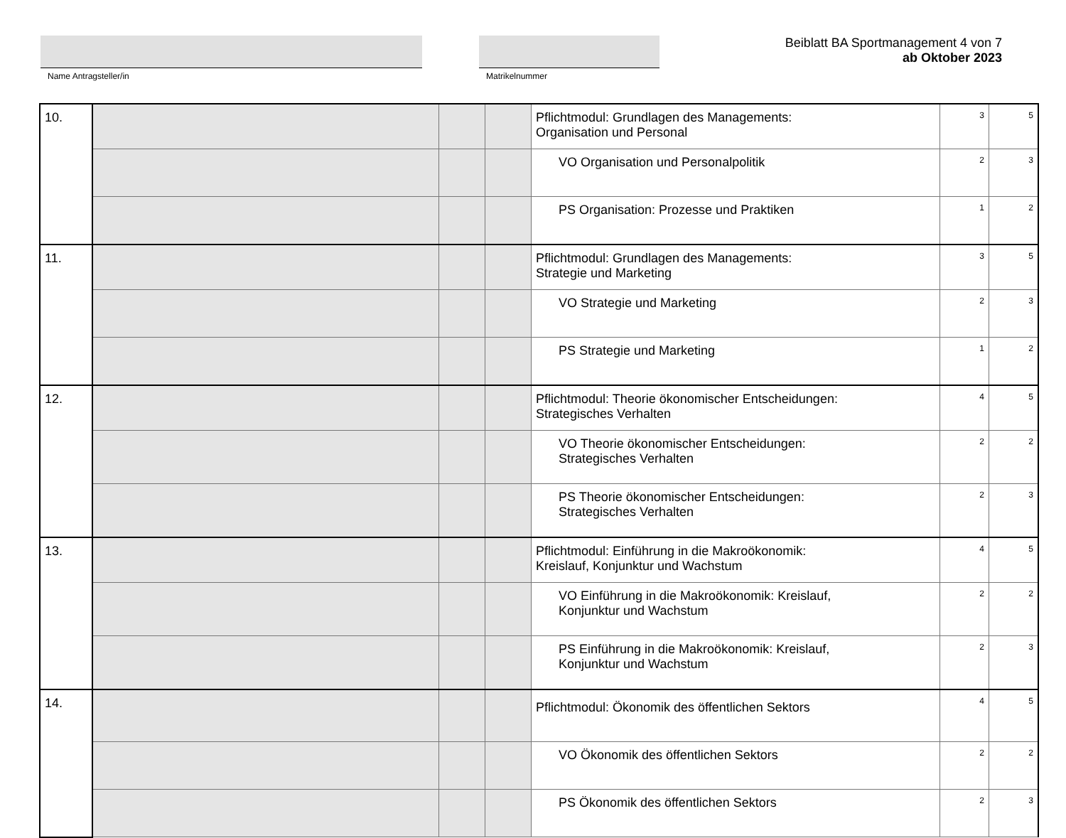Name Antragsteller/in Matrikelnummer
Beiblatt BA Sportmanagement 4 von 7
ab Oktober 2023
| 10. | | | | Pflichtmodul: Grundlagen des Managements: Organisation und Personal | 3 | 5 |
| | | | | VO Organisation und Personalpolitik | 2 | 3 |
| | | | | PS Organisation: Prozesse und Praktiken | 1 | 2 |
| 11. | | | | Pflichtmodul: Grundlagen des Managements: Strategie und Marketing | 3 | 5 |
| | | | | VO Strategie und Marketing | 2 | 3 |
| | | | | PS Strategie und Marketing | 1 | 2 |
| 12. | | | | Pflichtmodul: Theorie ökonomischer Entscheidungen: Strategisches Verhalten | 4 | 5 |
| | | | | VO Theorie ökonomischer Entscheidungen: Strategisches Verhalten | 2 | 2 |
| | | | | PS Theorie ökonomischer Entscheidungen: Strategisches Verhalten | 2 | 3 |
| 13. | | | | Pflichtmodul: Einführung in die Makroökonomik: Kreislauf, Konjunktur und Wachstum | 4 | 5 |
| | | | | VO Einführung in die Makroökonomik: Kreislauf, Konjunktur und Wachstum | 2 | 2 |
| | | | | PS Einführung in die Makroökonomik: Kreislauf, Konjunktur und Wachstum | 2 | 3 |
| 14. | | | | Pflichtmodul: Ökonomik des öffentlichen Sektors | 4 | 5 |
| | | | | VO Ökonomik des öffentlichen Sektors | 2 | 2 |
| | | | | PS Ökonomik des öffentlichen Sektors | 2 | 3 |